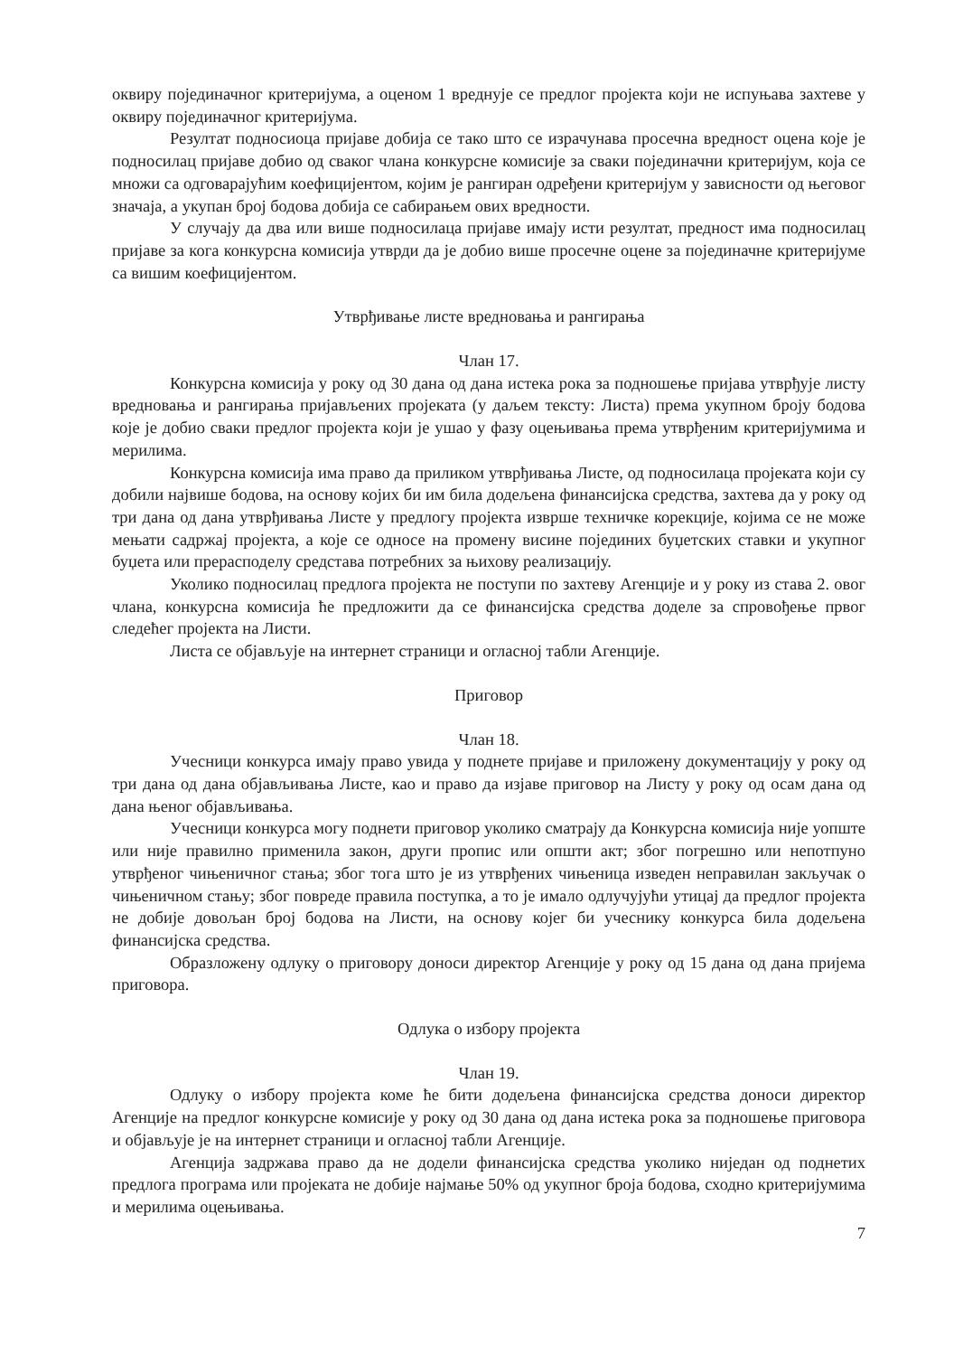оквиру појединачног критеријума, а оценом 1 вреднује се предлог пројекта који не испуњава захтеве у оквиру појединачног критеријума.
Резултат подносиоца пријаве добија се тако што се израчунава просечна вредност оцена које је подносилац пријаве добио од сваког члана конкурсне комисије за сваки појединачни критеријум, која се множи са одговарајућим коефицијентом, којим је рангиран одређени критеријум у зависности од његовог значаја, а укупан број бодова добија се сабирањем ових вредности.
У случају да два или више подносилаца пријаве имају исти резултат, предност има подносилац пријаве за кога конкурсна комисија утврди да је добио више просечне оцене за појединачне критеријуме са вишим коефицијентом.
Утврђивање листе вредновања и рангирања
Члан 17.
Конкурсна комисија у року од 30 дана од дана истека рока за подношење пријава утврђује листу вредновања и рангирања пријављених пројеката (у даљем тексту: Листа) према укупном броју бодова које је добио сваки предлог пројекта који је ушао у фазу оцењивања према утврђеним критеријумима и мерилима.
Конкурсна комисија има право да приликом утврђивања Листе, од подносилаца пројеката који су добили највише бодова, на основу којих би им била додељена финансијска средства, захтева да у року од три дана од дана утврђивања Листе у предлогу пројекта изврше техничке корекције, којима се не може мењати садржај пројекта, а које се односе на промену висине појединих буџетских ставки и укупног буџета или прерасподелу средстава потребних за њихову реализацију.
Уколико подносилац предлога пројекта не поступи по захтеву Агенције и у року из става 2. овог члана, конкурсна комисија ће предложити да се финансијска средства доделе за спровођење првог следећег пројекта на Листи.
Листа се објављује на интернет страници и огласној табли Агенције.
Приговор
Члан 18.
Учесници конкурса имају право увида у поднете пријаве и приложену документацију у року од три дана од дана објављивања Листе, као и право да изјаве приговор на Листу у року од осам дана од дана њеног објављивања.
Учесници конкурса могу поднети приговор уколико сматрају да Конкурсна комисија није уопште или није правилно применила закон, други пропис или општи акт; због погрешно или непотпуно утврђеног чињеничног стања; због тога што је из утврђених чињеница изведен неправилан закључак о чињеничном стању; због повреде правила поступка, а то је имало одлучујући утицај да предлог пројекта не добије довољан број бодова на Листи, на основу којег би учеснику конкурса била додељена финансијска средства.
Образложену одлуку о приговору доноси директор Агенције у року од 15 дана од дана пријема приговора.
Одлука о избору пројекта
Члан 19.
Одлуку о избору пројекта коме ће бити додељена финансијска средства доноси директор Агенције на предлог конкурсне комисије у року од 30 дана од дана истека рока за подношење приговора и објављује је на интернет страници и огласној табли Агенције.
Агенција задржава право да не додели финансијска средства уколико ниједан од поднетих предлога програма или пројеката не добије најмање 50% од укупног броја бодова, сходно критеријумима и мерилима оцењивања.
7